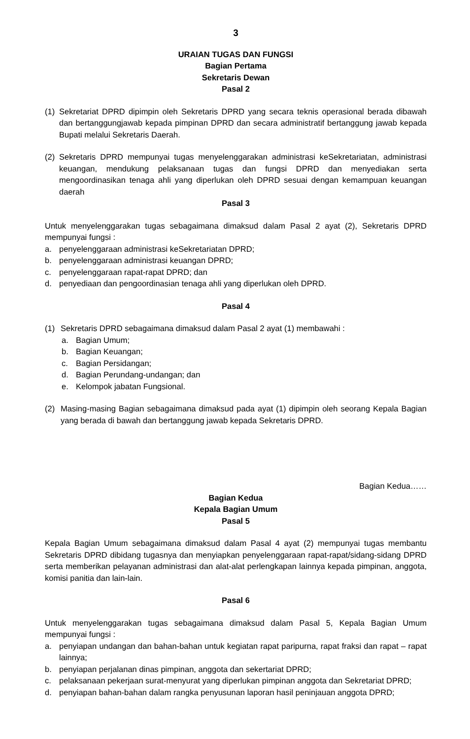3
URAIAN TUGAS DAN FUNGSI
Bagian Pertama
Sekretaris Dewan
Pasal 2
(1) Sekretariat DPRD dipimpin oleh Sekretaris DPRD yang secara teknis operasional berada dibawah dan bertanggungjawab kepada pimpinan DPRD dan secara administratif bertanggung jawab kepada Bupati melalui Sekretaris Daerah.
(2) Sekretaris DPRD mempunyai tugas menyelenggarakan administrasi keSekretariatan, administrasi keuangan, mendukung pelaksanaan tugas dan fungsi DPRD dan menyediakan serta mengoordinasikan tenaga ahli yang diperlukan oleh DPRD sesuai dengan kemampuan keuangan daerah
Pasal 3
Untuk menyelenggarakan tugas sebagaimana dimaksud dalam Pasal 2 ayat (2), Sekretaris DPRD mempunyai fungsi :
a. penyelenggaraan administrasi keSekretariatan DPRD;
b. penyelenggaraan administrasi keuangan DPRD;
c. penyelenggaraan rapat-rapat DPRD; dan
d. penyediaan dan pengoordinasian tenaga ahli yang diperlukan oleh DPRD.
Pasal 4
(1) Sekretaris DPRD sebagaimana dimaksud dalam Pasal 2 ayat (1) membawahi :
a. Bagian Umum;
b. Bagian Keuangan;
c. Bagian Persidangan;
d. Bagian Perundang-undangan; dan
e. Kelompok jabatan Fungsional.
(2) Masing-masing Bagian sebagaimana dimaksud pada ayat (1) dipimpin oleh seorang Kepala Bagian yang berada di bawah dan bertanggung jawab kepada Sekretaris DPRD.
Bagian Kedua……
Bagian Kedua
Kepala Bagian Umum
Pasal 5
Kepala Bagian Umum sebagaimana dimaksud dalam Pasal 4 ayat (2) mempunyai tugas membantu Sekretaris DPRD dibidang tugasnya dan menyiapkan penyelenggaraan rapat-rapat/sidang-sidang DPRD serta memberikan pelayanan administrasi dan alat-alat perlengkapan lainnya kepada pimpinan, anggota, komisi panitia dan lain-lain.
Pasal 6
Untuk menyelenggarakan tugas sebagaimana dimaksud dalam Pasal 5, Kepala Bagian Umum mempunyai fungsi :
a. penyiapan undangan dan bahan-bahan untuk kegiatan rapat paripurna, rapat fraksi dan rapat – rapat lainnya;
b. penyiapan perjalanan dinas pimpinan, anggota dan sekertariat DPRD;
c. pelaksanaan pekerjaan surat-menyurat yang diperlukan pimpinan anggota dan Sekretariat DPRD;
d. penyiapan bahan-bahan dalam rangka penyusunan laporan hasil peninjauan anggota DPRD;